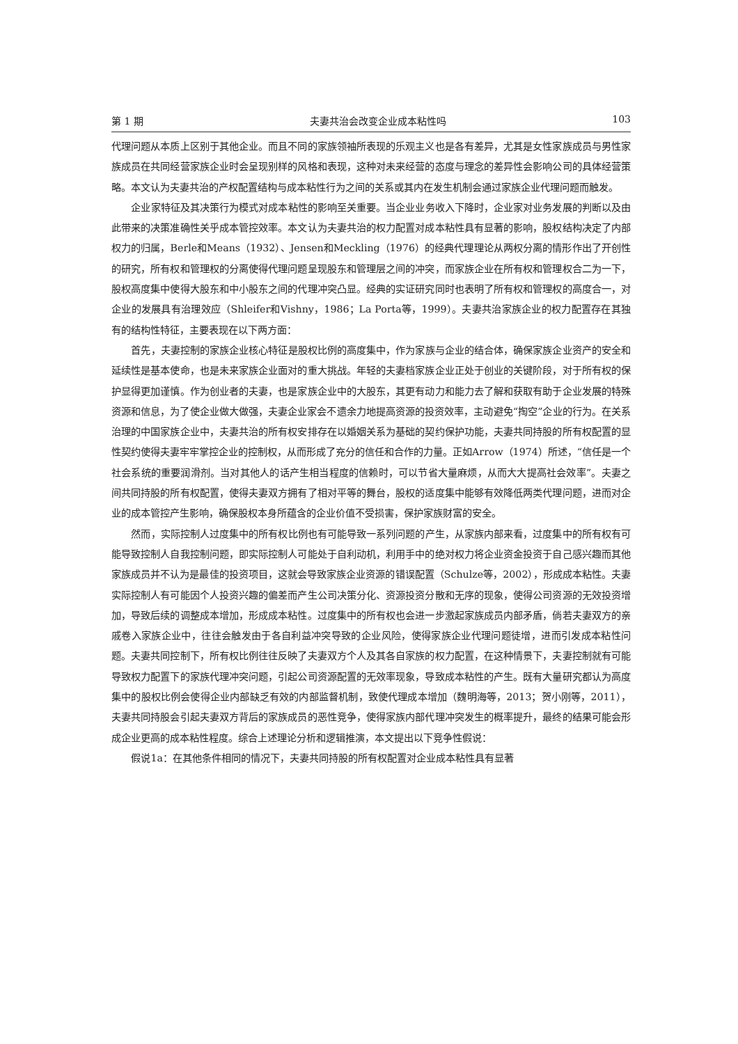第 1 期 夫妻共治会改变企业成本粘性吗 103
代理问题从本质上区别于其他企业。而且不同的家族领袖所表现的乐观主义也是各有差异，尤其是女性家族成员与男性家族成员在共同经营家族企业时会呈现别样的风格和表现，这种对未来经营的态度与理念的差异性会影响公司的具体经营策略。本文认为夫妻共治的产权配置结构与成本粘性行为之间的关系或其内在发生机制会通过家族企业代理问题而触发。
企业家特征及其决策行为模式对成本粘性的影响至关重要。当企业业务收入下降时，企业家对业务发展的判断以及由此带来的决策准确性关乎成本管控效率。本文认为夫妻共治的权力配置对成本粘性具有显著的影响，股权结构决定了内部权力的归属，Berle和Means（1932）、Jensen和Meckling（1976）的经典代理理论从两权分离的情形作出了开创性的研究，所有权和管理权的分离使得代理问题呈现股东和管理层之间的冲突，而家族企业在所有权和管理权合二为一下，股权高度集中使得大股东和中小股东之间的代理冲突凸显。经典的实证研究同时也表明了所有权和管理权的高度合一，对企业的发展具有治理效应（Shleifer和Vishny，1986；La Porta等，1999）。夫妻共治家族企业的权力配置存在其独有的结构性特征，主要表现在以下两方面：
首先，夫妻控制的家族企业核心特征是股权比例的高度集中，作为家族与企业的结合体，确保家族企业资产的安全和延续性是基本使命，也是未来家族企业面对的重大挑战。年轻的夫妻档家族企业正处于创业的关键阶段，对于所有权的保护显得更加谨慎。作为创业者的夫妻，也是家族企业中的大股东，其更有动力和能力去了解和获取有助于企业发展的特殊资源和信息，为了使企业做大做强，夫妻企业家会不遗余力地提高资源的投资效率，主动避免“掏空”企业的行为。在关系治理的中国家族企业中，夫妻共治的所有权安排存在以婚姻关系为基础的契约保护功能，夫妻共同持股的所有权配置的显性契约使得夫妻牢牢掌控企业的控制权，从而形成了充分的信任和合作的力量。正如Arrow（1974）所述，“信任是一个社会系统的重要润滑剂。当对其他人的话产生相当程度的信赖时，可以节省大量麻烦，从而大大提高社会效率”。夫妻之间共同持股的所有权配置，使得夫妻双方拥有了相对平等的舞台，股权的适度集中能够有效降低两类代理问题，进而对企业的成本管控产生影响，确保股权本身所蕴含的企业价值不受损害，保护家族财富的安全。
然而，实际控制人过度集中的所有权比例也有可能导致一系列问题的产生，从家族内部来看，过度集中的所有权有可能导致控制人自我控制问题，即实际控制人可能处于自利动机，利用手中的绝对权力将企业资金投资于自己感兴趣而其他家族成员并不认为是最佳的投资项目，这就会导致家族企业资源的错误配置（Schulze等，2002），形成成本粘性。夫妻实际控制人有可能因个人投资兴趣的偏差而产生公司决策分化、资源投资分散和无序的现象，使得公司资源的无效投资增加，导致后续的调整成本增加，形成成本粘性。过度集中的所有权也会进一步激起家族成员内部矛盾，倘若夫妻双方的亲戚卷入家族企业中，往往会触发由于各自利益冲突导致的企业风险，使得家族企业代理问题徒增，进而引发成本粘性问题。夫妻共同控制下，所有权比例往往反映了夫妻双方个人及其各自家族的权力配置，在这种情景下，夫妻控制就有可能导致权力配置下的家族代理冲突问题，引起公司资源配置的无效率现象，导致成本粘性的产生。既有大量研究都认为高度集中的股权比例会使得企业内部缺乏有效的内部监督机制，致使代理成本增加（魏明海等，2013；贺小刚等，2011），夫妻共同持股会引起夫妻双方背后的家族成员的恶性竞争，使得家族内部代理冲突发生的概率提升，最终的结果可能会形成企业更高的成本粘性程度。综合上述理论分析和逻辑推演，本文提出以下竞争性假说：
假说1a：在其他条件相同的情况下，夫妻共同持股的所有权配置对企业成本粘性具有显著